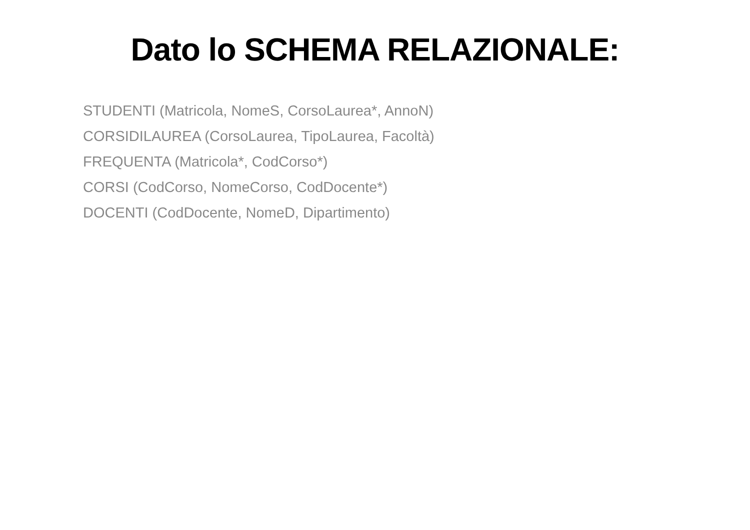Dato lo SCHEMA RELAZIONALE:
STUDENTI (Matricola, NomeS, CorsoLaurea*, AnnoN)
CORSIDILAUREA (CorsoLaurea, TipoLaurea, Facoltà)
FREQUENTA (Matricola*, CodCorso*)
CORSI (CodCorso, NomeCorso, CodDocente*)
DOCENTI (CodDocente, NomeD, Dipartimento)